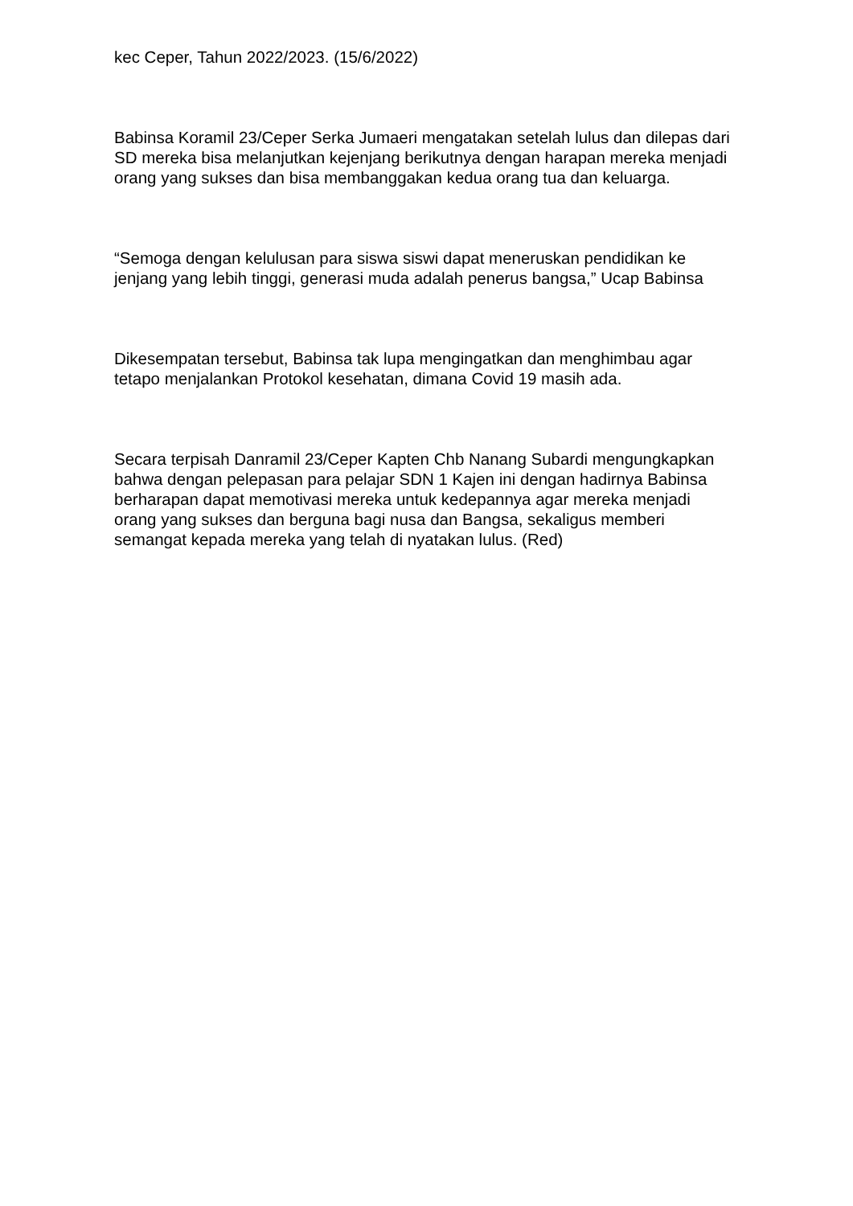kec Ceper, Tahun 2022/2023. (15/6/2022)
Babinsa Koramil 23/Ceper Serka Jumaeri mengatakan setelah lulus dan dilepas dari SD mereka bisa melanjutkan kejenjang berikutnya dengan harapan mereka menjadi orang yang sukses dan bisa membanggakan kedua orang tua dan keluarga.
“Semoga dengan kelulusan para siswa siswi dapat meneruskan pendidikan ke jenjang yang lebih tinggi, generasi muda adalah penerus bangsa,” Ucap Babinsa
Dikesempatan tersebut, Babinsa tak lupa mengingatkan dan menghimbau agar tetapo menjalankan Protokol kesehatan, dimana Covid 19 masih ada.
Secara terpisah Danramil 23/Ceper Kapten Chb Nanang Subardi mengungkapkan bahwa dengan pelepasan para pelajar SDN 1 Kajen ini dengan hadirnya Babinsa berharapan dapat memotivasi mereka untuk kedepannya agar mereka menjadi orang yang sukses dan berguna bagi nusa dan Bangsa, sekaligus memberi semangat kepada mereka yang telah di nyatakan lulus. (Red)